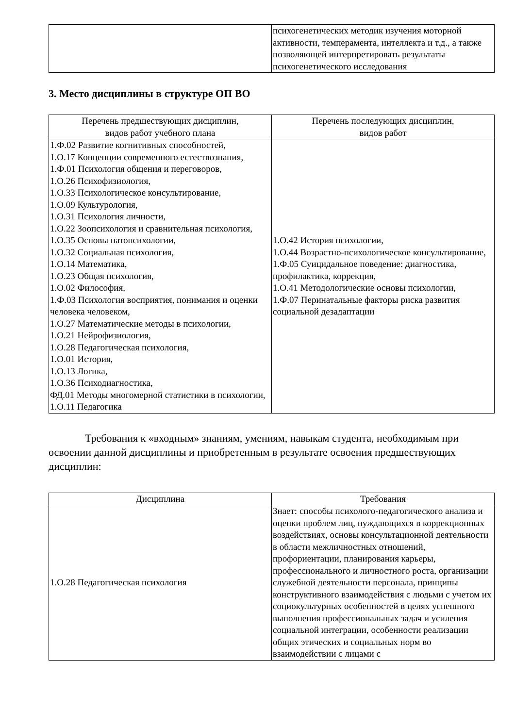| | психогенетических методик изучения моторной активности, темперамента, интеллекта и т.д., а также позволяющей интерпретировать результаты психогенетического исследования |
3. Место дисциплины в структуре ОП ВО
| Перечень предшествующих дисциплин, видов работ учебного плана | Перечень последующих дисциплин, видов работ |
| --- | --- |
| 1.Ф.02 Развитие когнитивных способностей, 1.О.17 Концепции современного естествознания, 1.Ф.01 Психология общения и переговоров, 1.О.26 Психофизиология, 1.О.33 Психологическое консультирование, 1.О.09 Культурология, 1.О.31 Психология личности, 1.О.22 Зоопсихология и сравнительная психология, 1.О.35 Основы патопсихологии, 1.О.32 Социальная психология, 1.О.14 Математика, 1.О.23 Общая психология, 1.О.02 Философия, 1.Ф.03 Психология восприятия, понимания и оценки человека человеком, 1.О.27 Математические методы в психологии, 1.О.21 Нейрофизиология, 1.О.28 Педагогическая психология, 1.О.01 История, 1.О.13 Логика, 1.О.36 Психодиагностика, ФД.01 Методы многомерной статистики в психологии, 1.О.11 Педагогика | 1.О.42 История психологии, 1.О.44 Возрастно-психологическое консультирование, 1.Ф.05 Суицидальное поведение: диагностика, профилактика, коррекция, 1.О.41 Методологические основы психологии, 1.Ф.07 Перинатальные факторы риска развития социальной дезадаптации |
Требования к «входным» знаниям, умениям, навыкам студента, необходимым при освоении данной дисциплины и приобретенным в результате освоения предшествующих дисциплин:
| Дисциплина | Требования |
| --- | --- |
| 1.О.28 Педагогическая психология | Знает: способы психолого-педагогического анализа и оценки проблем лиц, нуждающихся в коррекционных воздействиях, основы консультационной деятельности в области межличностных отношений, профориентации, планирования карьеры, профессионального и личностного роста, организации служебной деятельности персонала, принципы конструктивного взаимодействия с людьми с учетом их социокультурных особенностей в целях успешного выполнения профессиональных задач и усиления социальной интеграции, особенности реализации общих этических и социальных норм во взаимодействии с лицами с |